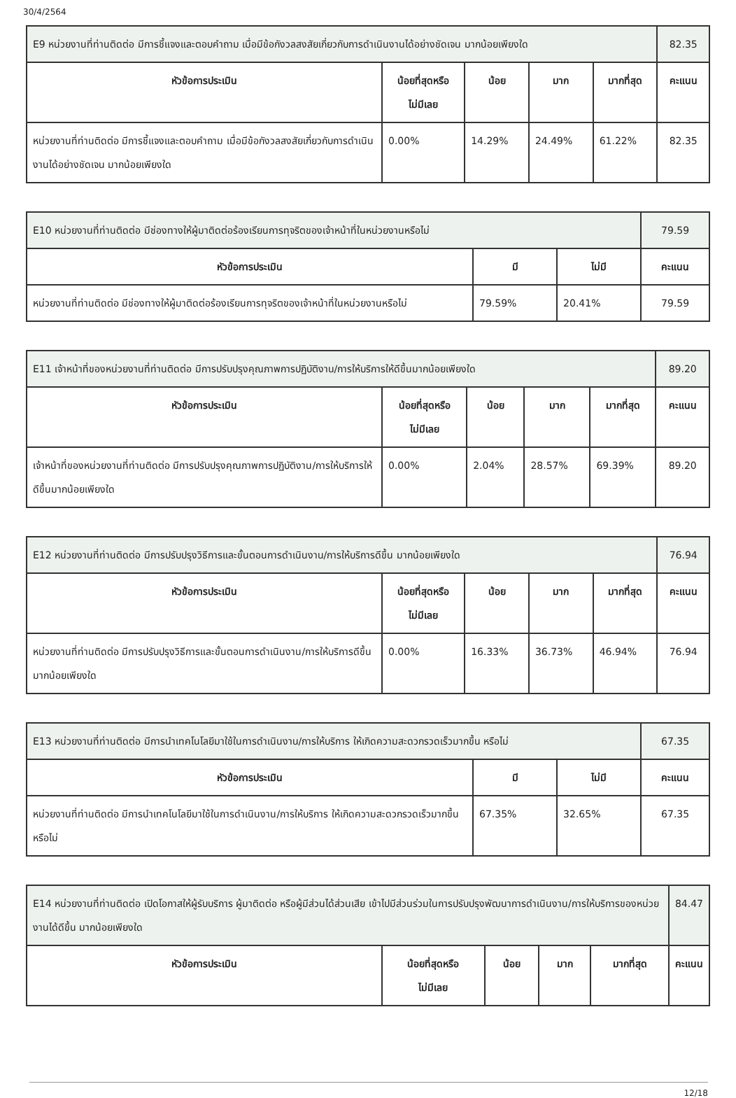30/4/2564
| E9 หน่วยงานที่ท่านติดต่อ มีการชี้แจงและตอบคำถาม เมื่อมีข้อกังวลสงสัยเกี่ยวกับการดำเนินงานได้อย่างชัดเจน มากน้อยเพียงใด | | | | | 82.35 |
| หัวข้อการประเมิน | น้อยที่สุดหรือ ไม่มีเลย | น้อย | มาก | มากที่สุด | คะแนน |
| หน่วยงานที่ท่านติดต่อ มีการชี้แจงและตอบคำถาม เมื่อมีข้อกังวลสงสัยเกี่ยวกับการดำเนินงานได้อย่างชัดเจน มากน้อยเพียงใด | 0.00% | 14.29% | 24.49% | 61.22% | 82.35 |
| E10 หน่วยงานที่ท่านติดต่อ มีช่องทางให้ผู้มาติดต่อร้องเรียนการทุจริตของเจ้าหน้าที่ในหน่วยงานหรือไม่ | | | 79.59 |
| หัวข้อการประเมิน | มี | ไม่มี | คะแนน |
| หน่วยงานที่ท่านติดต่อ มีช่องทางให้ผู้มาติดต่อร้องเรียนการทุจริตของเจ้าหน้าที่ในหน่วยงานหรือไม่ | 79.59% | 20.41% | 79.59 |
| E11 เจ้าหน้าที่ของหน่วยงานที่ท่านติดต่อ มีการปรับปรุงคุณภาพการปฏิบัติงาน/การให้บริการให้ดีขึ้นมากน้อยเพียงใด | | | | | 89.20 |
| หัวข้อการประเมิน | น้อยที่สุดหรือ ไม่มีเลย | น้อย | มาก | มากที่สุด | คะแนน |
| เจ้าหน้าที่ของหน่วยงานที่ท่านติดต่อ มีการปรับปรุงคุณภาพการปฏิบัติงาน/การให้บริการให้ดีขึ้นมากน้อยเพียงใด | 0.00% | 2.04% | 28.57% | 69.39% | 89.20 |
| E12 หน่วยงานที่ท่านติดต่อ มีการปรับปรุงวิธีการและขั้นตอนการดำเนินงาน/การให้บริการดีขึ้น มากน้อยเพียงใด | | | | | 76.94 |
| หัวข้อการประเมิน | น้อยที่สุดหรือ ไม่มีเลย | น้อย | มาก | มากที่สุด | คะแนน |
| หน่วยงานที่ท่านติดต่อ มีการปรับปรุงวิธีการและขั้นตอนการดำเนินงาน/การให้บริการดีขึ้น มากน้อยเพียงใด | 0.00% | 16.33% | 36.73% | 46.94% | 76.94 |
| E13 หน่วยงานที่ท่านติดต่อ มีการนำเทคโนโลยีมาใช้ในการดำเนินงาน/การให้บริการ ให้เกิดความสะดวกรวดเร็วมากขึ้น หรือไม่ | | | 67.35 |
| หัวข้อการประเมิน | มี | ไม่มี | คะแนน |
| หน่วยงานที่ท่านติดต่อ มีการนำเทคโนโลยีมาใช้ในการดำเนินงาน/การให้บริการ ให้เกิดความสะดวกรวดเร็วมากขึ้น หรือไม่ | 67.35% | 32.65% | 67.35 |
| E14 หน่วยงานที่ท่านติดต่อ เปิดโอกาสให้ผู้รับบริการ ผู้มาติดต่อ หรือผู้มีส่วนได้ส่วนเสีย เข้าไปมีส่วนร่วมในการปรับปรุงพัฒนาการดำเนินงาน/การให้บริการของหน่วยงานได้ดีขึ้น มากน้อยเพียงใด | | | | | 84.47 |
| หัวข้อการประเมิน | น้อยที่สุดหรือ ไม่มีเลย | น้อย | มาก | มากที่สุด | คะแนน |
12/18